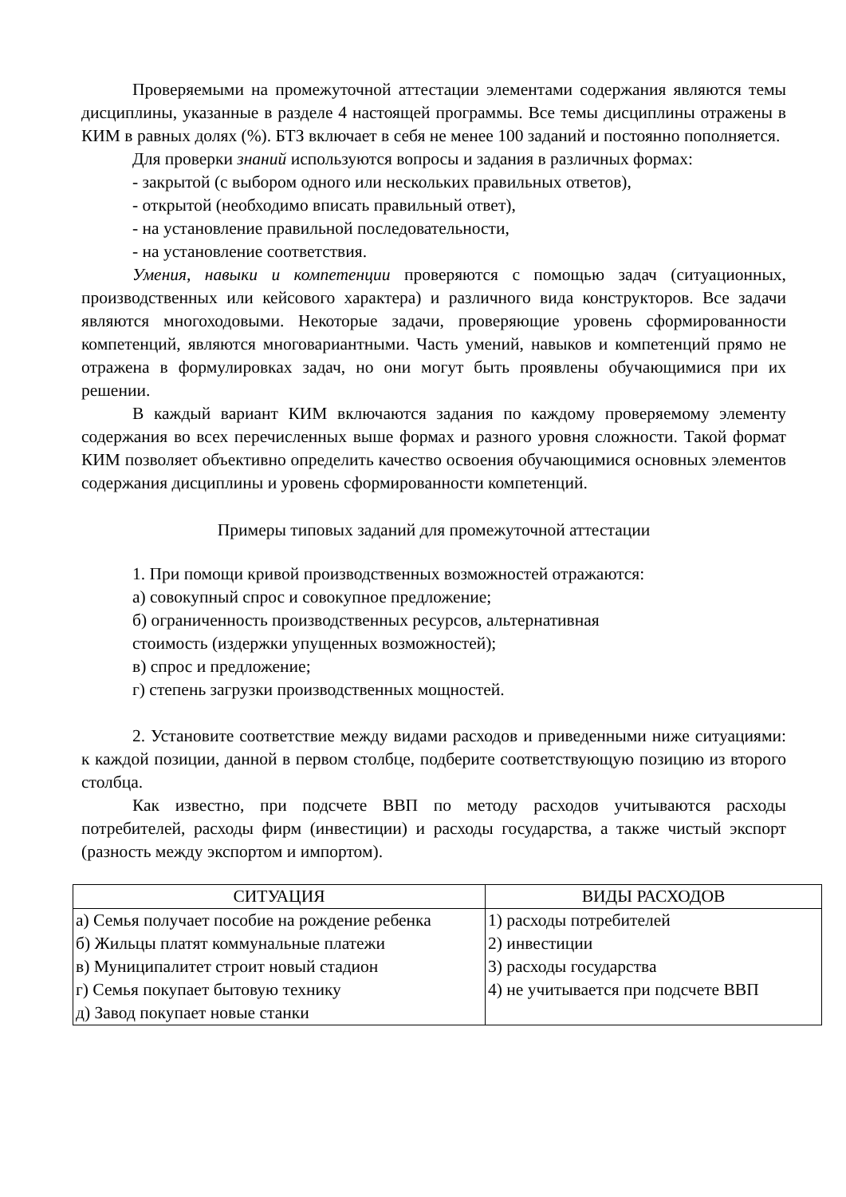Проверяемыми на промежуточной аттестации элементами содержания являются темы дисциплины, указанные в разделе 4 настоящей программы. Все темы дисциплины отражены в КИМ в равных долях (%). БТЗ включает в себя не менее 100 заданий и постоянно пополняется.
Для проверки знаний используются вопросы и задания в различных формах:
- закрытой (с выбором одного или нескольких правильных ответов),
- открытой (необходимо вписать правильный ответ),
- на установление правильной последовательности,
- на установление соответствия.
Умения, навыки и компетенции проверяются с помощью задач (ситуационных, производственных или кейсового характера) и различного вида конструкторов. Все задачи являются многоходовыми. Некоторые задачи, проверяющие уровень сформированности компетенций, являются многовариантными. Часть умений, навыков и компетенций прямо не отражена в формулировках задач, но они могут быть проявлены обучающимися при их решении.
В каждый вариант КИМ включаются задания по каждому проверяемому элементу содержания во всех перечисленных выше формах и разного уровня сложности. Такой формат КИМ позволяет объективно определить качество освоения обучающимися основных элементов содержания дисциплины и уровень сформированности компетенций.
Примеры типовых заданий для промежуточной аттестации
1. При помощи кривой производственных возможностей отражаются:
а) совокупный спрос и совокупное предложение;
б) ограниченность производственных ресурсов, альтернативная
стоимость (издержки упущенных возможностей);
в) спрос и предложение;
г) степень загрузки производственных мощностей.
2. Установите соответствие между видами расходов и приведенными ниже ситуациями: к каждой позиции, данной в первом столбце, подберите соответствующую позицию из второго столбца.
Как известно, при подсчете ВВП по методу расходов учитываются расходы потребителей, расходы фирм (инвестиции) и расходы государства, а также чистый экспорт (разность между экспортом и импортом).
| СИТУАЦИЯ | ВИДЫ РАСХОДОВ |
| --- | --- |
| а) Семья получает пособие на рождение ребенка б) Жильцы платят коммунальные платежи в) Муниципалитет строит новый стадион г) Семья покупает бытовую технику д) Завод покупает новые станки | 1) расходы потребителей 2) инвестиции 3) расходы государства 4) не учитывается при подсчете ВВП |